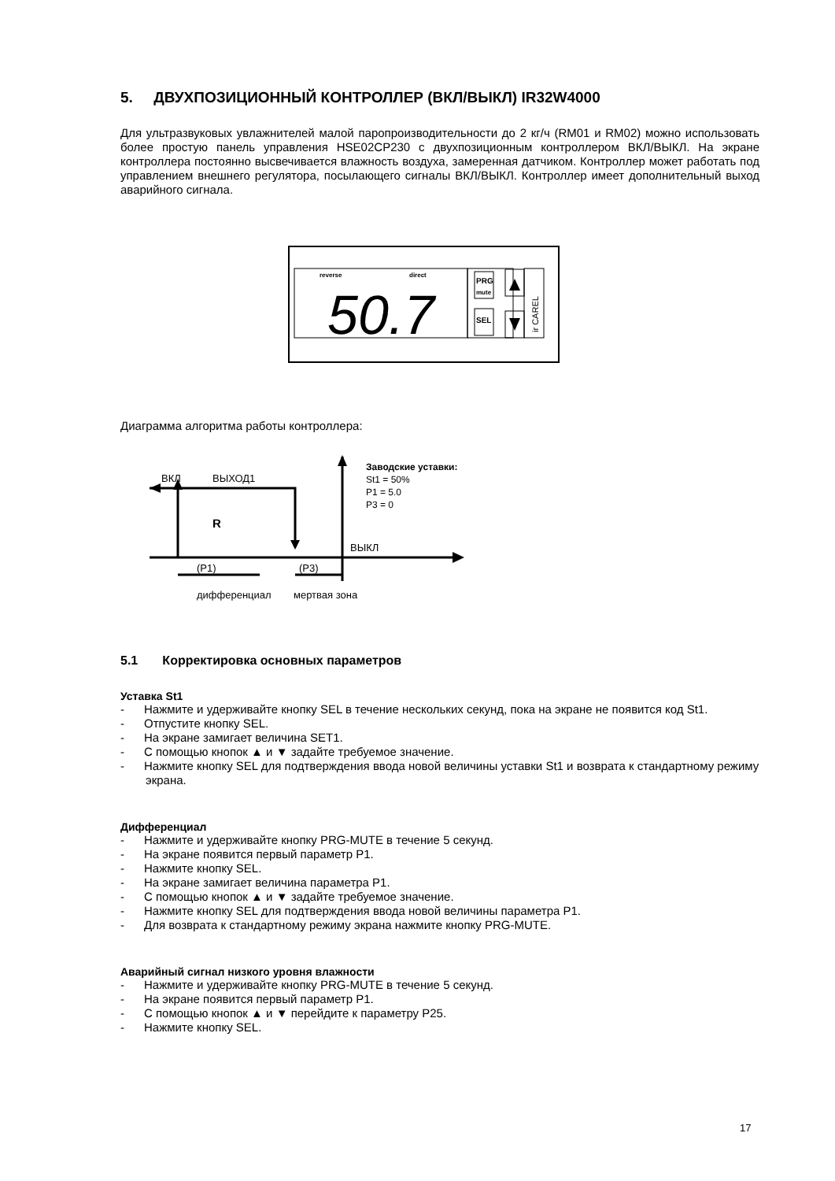5. ДВУХПОЗИЦИОННЫЙ КОНТРОЛЛЕР (ВКЛ/ВЫКЛ) IR32W4000
Для ультразвуковых увлажнителей малой паропроизводительности до 2 кг/ч (RM01 и RM02) можно использовать более простую панель управления HSE02CP230 с двухпозиционным контроллером ВКЛ/ВЫКЛ. На экране контроллера постоянно высвечивается влажность воздуха, замеренная датчиком. Контроллер может работать под управлением внешнего регулятора, посылающего сигналы ВКЛ/ВЫКЛ. Контроллер имеет дополнительный выход аварийного сигнала.
reverse
direct
50.7
PRG
mute
SEL
ir CAREL
Диаграмма алгоритма работы контроллера:
ВКЛ
ВЫХОД1
R
ВЫКЛ
(P1)
(P3)
дифференциал
мертвая зона
Заводские уставки:
St1 = 50%
P1 = 5.0
P3 = 0
5.1 Корректировка основных параметров
Уставка St1
- Нажмите и удерживайте кнопку SEL в течение нескольких секунд, пока на экране не появится код St1.
- Отпустите кнопку SEL.
- На экране замигает величина SET1.
- С помощью кнопок ▲ и ▼ задайте требуемое значение.
- Нажмите кнопку SEL для подтверждения ввода новой величины уставки St1 и возврата к стандартному режиму экрана.
Дифференциал
- Нажмите и удерживайте кнопку PRG-MUTE в течение 5 секунд.
- На экране появится первый параметр P1.
- Нажмите кнопку SEL.
- На экране замигает величина параметра P1.
- С помощью кнопок ▲ и ▼ задайте требуемое значение.
- Нажмите кнопку SEL для подтверждения ввода новой величины параметра P1.
- Для возврата к стандартному режиму экрана нажмите кнопку PRG-MUTE.
Аварийный сигнал низкого уровня влажности
- Нажмите и удерживайте кнопку PRG-MUTE в течение 5 секунд.
- На экране появится первый параметр P1.
- С помощью кнопок ▲ и ▼ перейдите к параметру P25.
- Нажмите кнопку SEL.
17